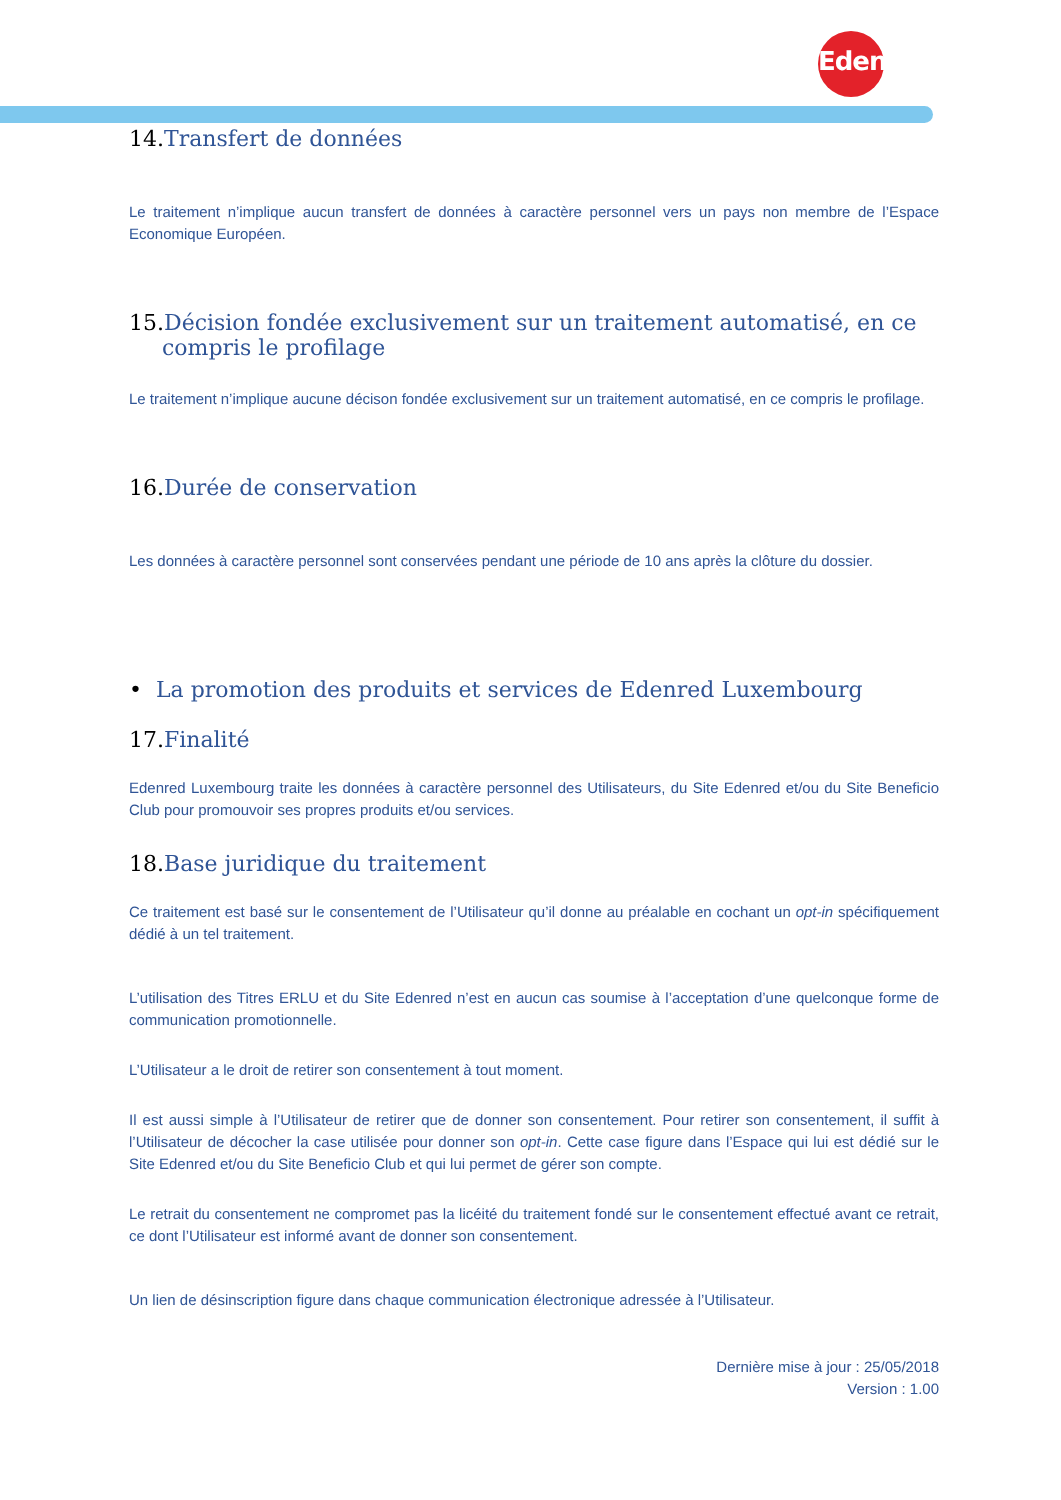Edenred
14. Transfert de données
Le traitement n’implique aucun transfert de données à caractère personnel vers un pays non membre de l’Espace Economique Européen.
15. Décision fondée exclusivement sur un traitement automatisé, en ce compris le profilage
Le traitement n’implique aucune décison fondée exclusivement sur un traitement automatisé, en ce compris le profilage.
16. Durée de conservation
Les données à caractère personnel sont conservées pendant une période de 10 ans après la clôture du dossier.
• La promotion des produits et services de Edenred Luxembourg
17. Finalité
Edenred Luxembourg traite les données à caractère personnel des Utilisateurs, du Site Edenred et/ou du Site Beneficio Club pour promouvoir ses propres produits et/ou services.
18. Base juridique du traitement
Ce traitement est basé sur le consentement de l’Utilisateur qu’il donne au préalable en cochant un opt-in spécifiquement dédié à un tel traitement.
L’utilisation des Titres ERLU et du Site Edenred n’est en aucun cas soumise à l’acceptation d’une quelconque forme de communication promotionnelle.
L’Utilisateur a le droit de retirer son consentement à tout moment.
Il est aussi simple à l’Utilisateur de retirer que de donner son consentement. Pour retirer son consentement, il suffit à l’Utilisateur de décocher la case utilisée pour donner son opt-in. Cette case figure dans l’Espace qui lui est dédié sur le Site Edenred et/ou du Site Beneficio Club et qui lui permet de gérer son compte.
Le retrait du consentement ne compromet pas la licéité du traitement fondé sur le consentement effectué avant ce retrait, ce dont l’Utilisateur est informé avant de donner son consentement.
Un lien de désinscription figure dans chaque communication électronique adressée à l’Utilisateur.
Dernière mise à jour : 25/05/2018
Version : 1.00